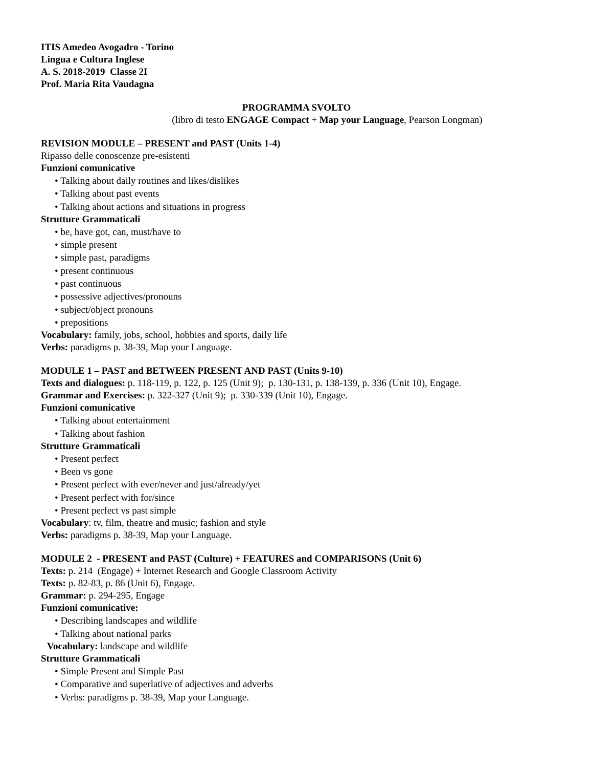ITIS Amedeo Avogadro - Torino
Lingua e Cultura Inglese
A. S. 2018-2019 Classe 2I
Prof. Maria Rita Vaudagna
PROGRAMMA SVOLTO
(libro di testo ENGAGE Compact + Map your Language, Pearson Longman)
REVISION MODULE – PRESENT and PAST (Units 1-4)
Ripasso delle conoscenze pre-esistenti
Funzioni comunicative
• Talking about daily routines and likes/dislikes
• Talking about past events
• Talking about actions and situations in progress
Strutture Grammaticali
• be, have got, can, must/have to
• simple present
• simple past, paradigms
• present continuous
• past continuous
• possessive adjectives/pronouns
• subject/object pronouns
• prepositions
Vocabulary: family, jobs, school, hobbies and sports, daily life
Verbs: paradigms p. 38-39, Map your Language.
MODULE 1 – PAST and BETWEEN PRESENT AND PAST (Units 9-10)
Texts and dialogues: p. 118-119, p. 122, p. 125 (Unit 9); p. 130-131, p. 138-139, p. 336 (Unit 10), Engage.
Grammar and Exercises: p. 322-327 (Unit 9); p. 330-339 (Unit 10), Engage.
Funzioni comunicative
• Talking about entertainment
• Talking about fashion
Strutture Grammaticali
• Present perfect
• Been vs gone
• Present perfect with ever/never and just/already/yet
• Present perfect with for/since
• Present perfect vs past simple
Vocabulary: tv, film, theatre and music; fashion and style
Verbs: paradigms p. 38-39, Map your Language.
MODULE 2 - PRESENT and PAST (Culture) + FEATURES and COMPARISONS (Unit 6)
Texts: p. 214 (Engage) + Internet Research and Google Classroom Activity
Texts: p. 82-83, p. 86 (Unit 6), Engage.
Grammar: p. 294-295, Engage
Funzioni comunicative:
• Describing landscapes and wildlife
• Talking about national parks
Vocabulary: landscape and wildlife
Strutture Grammaticali
• Simple Present and Simple Past
• Comparative and superlative of adjectives and adverbs
• Verbs: paradigms p. 38-39, Map your Language.